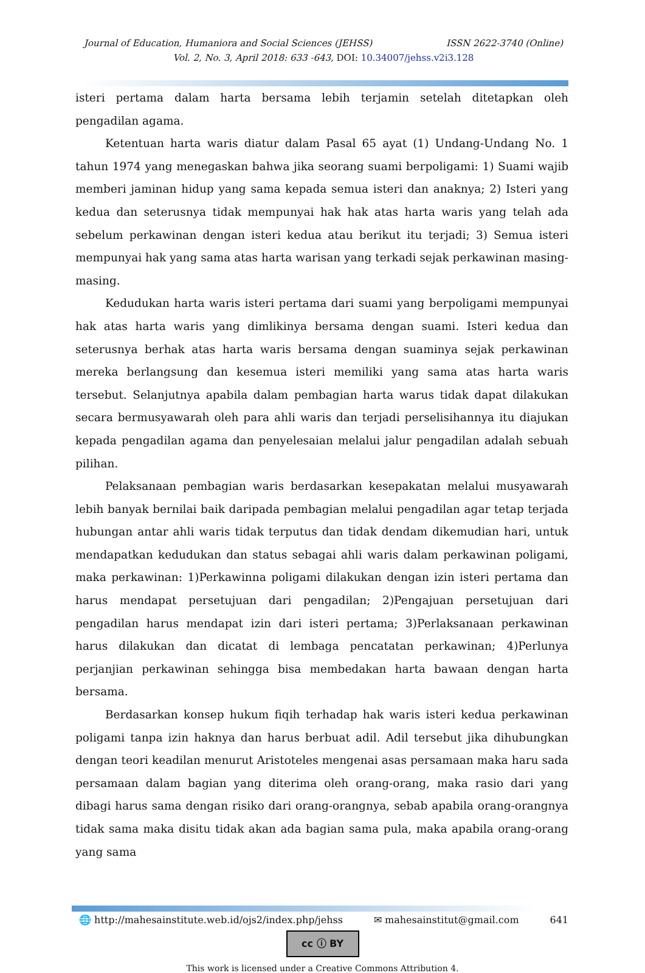Journal of Education, Humaniora and Social Sciences (JEHSS) ISSN 2622-3740 (Online)
Vol. 2, No. 3, April 2018: 633 -643, DOI: 10.34007/jehss.v2i3.128
isteri pertama dalam harta bersama lebih terjamin setelah ditetapkan oleh pengadilan agama.
Ketentuan harta waris diatur dalam Pasal 65 ayat (1) Undang-Undang No. 1 tahun 1974 yang menegaskan bahwa jika seorang suami berpoligami: 1) Suami wajib memberi jaminan hidup yang sama kepada semua isteri dan anaknya; 2) Isteri yang kedua dan seterusnya tidak mempunyai hak hak atas harta waris yang telah ada sebelum perkawinan dengan isteri kedua atau berikut itu terjadi; 3) Semua isteri mempunyai hak yang sama atas harta warisan yang terkadi sejak perkawinan masing-masing.
Kedudukan harta waris isteri pertama dari suami yang berpoligami mempunyai hak atas harta waris yang dimlikinya bersama dengan suami. Isteri kedua dan seterusnya berhak atas harta waris bersama dengan suaminya sejak perkawinan mereka berlangsung dan kesemua isteri memiliki yang sama atas harta waris tersebut. Selanjutnya apabila dalam pembagian harta warus tidak dapat dilakukan secara bermusyawarah oleh para ahli waris dan terjadi perselisihannya itu diajukan kepada pengadilan agama dan penyelesaian melalui jalur pengadilan adalah sebuah pilihan.
Pelaksanaan pembagian waris berdasarkan kesepakatan melalui musyawarah lebih banyak bernilai baik daripada pembagian melalui pengadilan agar tetap terjada hubungan antar ahli waris tidak terputus dan tidak dendam dikemudian hari, untuk mendapatkan kedudukan dan status sebagai ahli waris dalam perkawinan poligami, maka perkawinan: 1)Perkawinna poligami dilakukan dengan izin isteri pertama dan harus mendapat persetujuan dari pengadilan; 2)Pengajuan persetujuan dari pengadilan harus mendapat izin dari isteri pertama; 3)Perlaksanaan perkawinan harus dilakukan dan dicatat di lembaga pencatatan perkawinan; 4)Perlunya perjanjian perkawinan sehingga bisa membedakan harta bawaan dengan harta bersama.
Berdasarkan konsep hukum fiqih terhadap hak waris isteri kedua perkawinan poligami tanpa izin haknya dan harus berbuat adil. Adil tersebut jika dihubungkan dengan teori keadilan menurut Aristoteles mengenai asas persamaan maka haru sada persamaan dalam bagian yang diterima oleh orang-orang, maka rasio dari yang dibagi harus sama dengan risiko dari orang-orangnya, sebab apabila orang-orangnya tidak sama maka disitu tidak akan ada bagian sama pula, maka apabila orang-orang yang sama
🌐 http://mahesainstitute.web.id/ojs2/index.php/jehss ✉ mahesainstitut@gmail.com 641
cc ⓘ BY
This work is licensed under a Creative Commons Attribution 4.